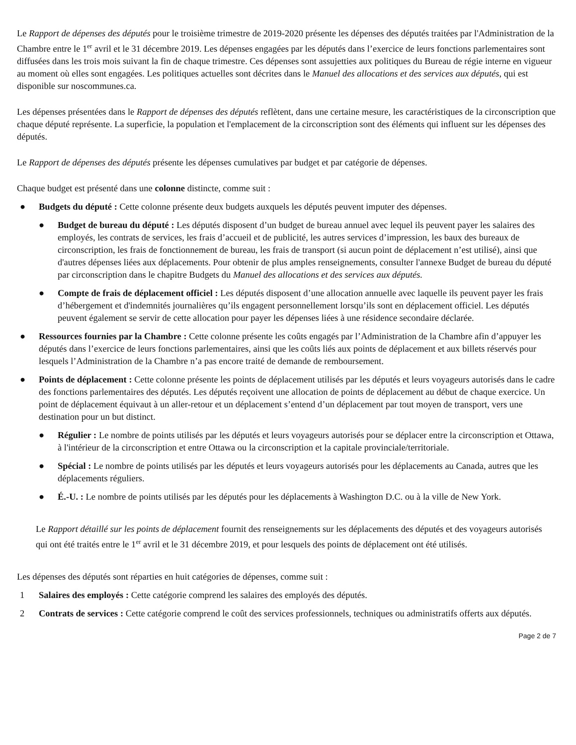Le Rapport de dépenses des députés pour le troisième trimestre de 2019-2020 présente les dépenses des députés traitées par l'Administration de la Chambre entre le 1<sup>er</sup> avril et le 31 décembre 2019. Les dépenses engagées par les députés dans l’exercice de leurs fonctions parlementaires sont diffusées dans les trois mois suivant la fin de chaque trimestre. Ces dépenses sont assujetties aux politiques du Bureau de régie interne en vigueur au moment où elles sont engagées. Les politiques actuelles sont décrites dans le Manuel des allocations et des services aux députés, qui est disponible sur noscommunes.ca.
Les dépenses présentées dans le Rapport de dépenses des députés reflètent, dans une certaine mesure, les caractéristiques de la circonscription que chaque député représente. La superficie, la population et l'emplacement de la circonscription sont des éléments qui influent sur les dépenses des députés.
Le Rapport de dépenses des députés présente les dépenses cumulatives par budget et par catégorie de dépenses.
Chaque budget est présenté dans une colonne distincte, comme suit :
● Budgets du député : Cette colonne présente deux budgets auxquels les députés peuvent imputer des dépenses.
● Budget de bureau du député : Les députés disposent d’un budget de bureau annuel avec lequel ils peuvent payer les salaires des employés, les contrats de services, les frais d’accueil et de publicité, les autres services d’impression, les baux des bureaux de circonscription, les frais de fonctionnement de bureau, les frais de transport (si aucun point de déplacement n’est utilisé), ainsi que d'autres dépenses liées aux déplacements. Pour obtenir de plus amples renseignements, consulter l'annexe Budget de bureau du député par circonscription dans le chapitre Budgets du Manuel des allocations et des services aux députés.
● Compte de frais de déplacement officiel : Les députés disposent d’une allocation annuelle avec laquelle ils peuvent payer les frais d’hébergement et d'indemnités journalières qu’ils engagent personnellement lorsqu’ils sont en déplacement officiel. Les députés peuvent également se servir de cette allocation pour payer les dépenses liées à une résidence secondaire déclarée.
● Ressources fournies par la Chambre : Cette colonne présente les coûts engagés par l’Administration de la Chambre afin d’appuyer les députés dans l’exercice de leurs fonctions parlementaires, ainsi que les coûts liés aux points de déplacement et aux billets réservés pour lesquels l’Administration de la Chambre n’a pas encore traité de demande de remboursement.
● Points de déplacement : Cette colonne présente les points de déplacement utilisés par les députés et leurs voyageurs autorisés dans le cadre des fonctions parlementaires des députés. Les députés reçoivent une allocation de points de déplacement au début de chaque exercice. Un point de déplacement équivaut à un aller-retour et un déplacement s’entend d’un déplacement par tout moyen de transport, vers une destination pour un but distinct.
● Régulier : Le nombre de points utilisés par les députés et leurs voyageurs autorisés pour se déplacer entre la circonscription et Ottawa, à l'intérieur de la circonscription et entre Ottawa ou la circonscription et la capitale provinciale/territoriale.
● Spécial : Le nombre de points utilisés par les députés et leurs voyageurs autorisés pour les déplacements au Canada, autres que les déplacements réguliers.
● É.-U. : Le nombre de points utilisés par les députés pour les déplacements à Washington D.C. ou à la ville de New York.
Le Rapport détaillé sur les points de déplacement fournit des renseignements sur les déplacements des députés et des voyageurs autorisés qui ont été traités entre le 1<sup>er</sup> avril et le 31 décembre 2019, et pour lesquels des points de déplacement ont été utilisés.
Les dépenses des députés sont réparties en huit catégories de dépenses, comme suit :
1 Salaires des employés : Cette catégorie comprend les salaires des employés des députés.
2 Contrats de services : Cette catégorie comprend le coût des services professionnels, techniques ou administratifs offerts aux députés.
Page 2 de 7